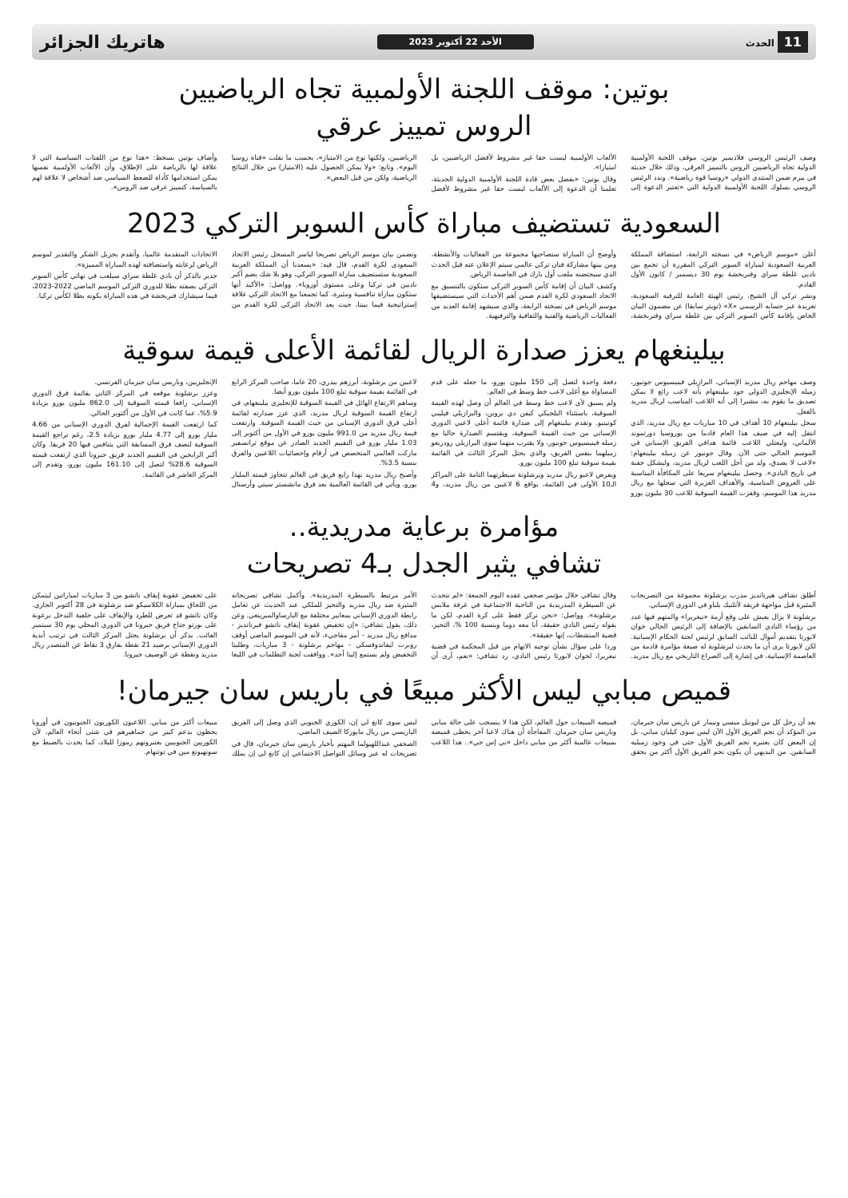11 الحدث
الأحد 22 أكتوبر 2023
هاتريك الجزائر
بوتين: موقف اللجنة الأولمبية تجاه الرياضيين
الروس تمييز عرقي
وصف الرئيس الروسي فلاديمير بوتين، موقف اللجنة الأولمبية الدولية تجاه الرياضيين الروس بالتمييز العرقي، وذلك خلال حديثه في بيرم ضمن المنتدى الدولي «روسيا قوة رياضية». وندد الرئيس الروسي بسلوك اللجنة الأولمبية الدولية التي «تعتبر الدعوة إلى الألعاب الأولمبية ليست حقا غير مشروط لأفضل الرياضيين، بل امتيازا».
وقال بوتين: «بفضل بعض قادة اللجنة الأولمبية الدولية الحديثة، تعلمنا أن الدعوة إلى الألعاب ليست حقا غير مشروط لأفضل الرياضيين، ولكنها نوع من الامتياز»، بحسب ما نقلت «قناة روسيا اليوم». وتابع: «ولا يمكن الحصول عليه (الامتياز) من خلال النتائج الرياضية، ولكن من قبل البعض».
وأضاف بوتين بسخط: «هذا نوع من اللفتات السياسية التي لا علاقة لها بالرياضة على الإطلاق، وأن الألعاب الأولمبية نفسها يمكن استخدامها كأداة للضغط السياسي ضد أشخاص لا علاقة لهم بالسياسة، كتمييز عرقي ضد الروس».
السعودية تستضيف مباراة كأس السوبر التركي 2023
أعلن «موسم الرياض» في نسخته الرابعة، استضافة المملكة العربية السعودية لمباراة السوبر التركي المقررة أن تجمع بين ناديي غلطة سراي وفنربخشة يوم 30 ديسمبر / كانون الأول القادم.
ونشر تركي آل الشيخ، رئيس الهيئة العامة للترفيه السعودية، تغريدة عبر حسابه الرسمي «X» (تويتر سابقا) عن مضمون البيان الخاص بإقامة كأس السوبر التركي بين غلطة سراي وفنربخشة، وأوضح أن المباراة ستصاحبها مجموعة من الفعاليات والأنشطة، ومن بينها مشاركة فنان تركي عالمي سيتم الإعلان عنه قبل الحدث الذي سيحتضنه ملعب أول بارك في العاصمة الرياض.
وكشف البيان أن إقامة كأس السوبر التركي ستكون بالتنسيق مع الاتحاد السعودي لكرة القدم ضمن أهم الأحداث التي سيستضيفها موسم الرياض في نسخته الرابعة، والذي سيشهد إقامة العديد من الفعاليات الرياضية والفنية والثقافية والترفيهية.
وتضمن بيان موسم الرياض تصريحا لياسر المسحل رئيس الاتحاد السعودي لكرة القدم، قال فيه: «يسعدنا أن المملكة العربية السعودية ستستضيف مباراة السوبر التركي، وهو بلا شك يضم أكبر ناديين في تركيا وعلى مستوى أوروبا». وواصل: «الأكيد أنها ستكون مباراة تنافسية ومثيرة، كما تجمعنا مع الاتحاد التركي علاقة إستراتيجية فيما بيننا، حيث يعد الاتحاد التركي لكرة القدم من الاتحادات المتقدمة عالميا، وأتقدم بجزيل الشكر والتقدير لموسم الرياض لرعايته واستضافته لهذه المباراة المميزة».
جدير بالذكر أن نادي غلطة سراي سيلعب في نهائي كأس السوبر التركي بصفته بطلا للدوري التركي الموسم الماضي 2022-2023، فيما سيشارك فنربخشة في هذه المباراة بكونه بطلا لكأس تركيا.
بيلينغهام يعزز صدارة الريال لقائمة الأعلى قيمة سوقية
وصف مهاجم ريال مدريد الإسباني، البرازيلي فينيسيوس جونيور، زميله الإنجليزي الدولي جود بيلينغهام بأنه لاعب رائع لا يمكن تصديق ما يقوم به، مشيرا إلى أنه اللاعب المناسب لريال مدريد بالفعل.
سجل بيلينغهام 10 أهداف في 10 مباريات مع ريال مدريد، الذي انتقل إليه في صيف هذا العام قادما من بوروسيا دورتموند الألماني، وليعتلي اللاعب قائمة هدافي الفريق الإسباني في الموسم الحالي حتى الآن. وقال جونيور عن زميله بيلينغهام: «لاعب لا يصدق، ولد من أجل اللعب لريال مدريد، وليشكل حقبة في تاريخ النادي». وحصل بيلينغهام سريعا على المكافأة المناسبة على العروض المناسبة، والأهداف الغزيرة التي سجلها مع ريال مدريد هذا الموسم، وقفزت القيمة السوقية للاعب 30 مليون يورو دفعة واحدة لتصل إلى 150 مليون يورو، ما جعله على قدم المساواة مع أغلى لاعب خط وسط في العالم.
ولم يسبق لأي لاعب خط وسط في العالم أن وصل لهذه القيمة السوقية، باستثناء البلجيكي كيفن دي بروين، والبرازيلي فيليبي كوتينيو. وتقدم بيلينغهام إلى صدارة قائمة أعلى لاعبي الدوري الإسباني من حيث القيمة السوقية، ويقتسم الصدارة حاليا مع زميله فينيسيوس جونيور، ولا يقترب منهما سوى البرازيلي رودريغو زميلهما بنفس الفريق، والذي يحتل المركز الثالث في القائمة بقيمة سوقية تبلغ 100 مليون يورو.
ويفرض لاعبو ريال مدريد وبرشلونة سيطرتهما التامة على المراكز الـ10 الأولى في القائمة، بواقع 6 لاعبين من ريال مدريد، و4 لاعبين من برشلونة، أبرزهم بيدري، 20 عاما، صاحب المركز الرابع في القائمة بقيمة سوقية تبلغ 100 مليون يورو أيضا.
وساهم الارتفاع الهائل في القيمة السوقية للإنجليزي بيلينغهام، في ارتفاع القيمة السوقية لريال مدريد، الذي عزز صدارته لقائمة أعلى فرق الدوري الإسباني من حيث القيمة السوقية. وارتفعت قيمة ريال مدريد من 991.0 مليون يورو في الأول من أكتوبر إلى 1.03 مليار يورو في التقييم الجديد الصادر عن موقع ترانسفير ماركت العالمي المتخصص في أرقام وإحصائيات اللاعبين والفرق بنسبة 3.5%.
وأصبح ريال مدريد بهذا رابع فريق في العالم تتجاوز قيمته المليار يورو، ويأتي في القائمة العالمية بعد فرق مانشستر سيتي وأرسنال الإنجليزيين، وباريس سان جيرمان الفرنسي.
وعزز برشلونة موقعه في المركز الثاني بقائمة فرق الدوري الإسباني، رافعا قيمته السوقية إلى 862.0 مليون يورو بزيادة 5.9%، عما كانت في الأول من أكتوبر الحالي.
كما ارتفعت القيمة الإجمالية لفرق الدوري الإسباني من 4.66 مليار يورو إلى 4.77 مليار يورو بزيادة 2.5، رغم تراجع القيمة السوقية لنصف فرق المسابقة التي يتنافس فيها 20 فريقا. وكان أكبر الرابحين في التقييم الجديد فريق جيرونا الذي ارتفعت قيمته السوقية 28.6% لتصل إلى 161.10 مليون يورو، وتقدم إلى المركز العاشر في القائمة.
مؤامرة برعاية مدريدية..
تشافي يثير الجدل بـ4 تصريحات
أطلق تشافي هيرنانديز مدرب برشلونة مجموعة من التصريحات المثيرة قبل مواجهة فريقه لأتلتيك بلباو في الدوري الإسباني.
برشلونة لا يزال يعيش على وقع أزمة «نيغريرا» والمتهم فيها عدد من رؤساء النادي السابقين بالإضافة إلى الرئيس الحالي خوان لابورتا بتقديم أموال للنائب السابق لرئيس لجنة الحكام الإسبانية. لكن لابورتا يرى أن ما يحدث لبرشلونة له صبغة مؤامرة قادمة من العاصمة الإسبانية، في إشارة إلى الصراع التاريخي مع ريال مدريد. وقال تشافي خلال مؤتمر صحفي عقده اليوم الجمعة: «لم نتحدث عن السيطرة المدريدية من الناحية الاجتماعية في غرفة ملابس برشلونة». وواصل: «نحن نركز فقط على كرة القدم، لكن ما يقوله رئيس النادي حقيقة، أنا معه دوما وبنسبة 100 %، التحيز، قضية المنشطات، إنها حقيقة».
وردا على سؤال بشأن توجيه الاتهام من قبل المحكمة في قضية نيغريرا، لخوان لابورتا رئيس النادي، رد تشافي: «نعم، أرى أن الأمر مرتبط بالسيطرة المدريدية». وأكمل تشافي تصريحاته المثيرة ضد ريال مدريد والتحيز للملكي عند الحديث عن تعامل رابطة الدوري الإسباني بمعايير مختلفة مع البارساوالميرينغي. وعن ذلك، يقول تشافي: «إن تخفيض عقوبة إيقاف ناتشو فيرنانديز - مدافع ريال مدريد - أمر مفاجيء، لأنه في الموسم الماضي أوقف روبرت ليفاندوفسكي - مهاجم برشلونة - 3 مباريات، وطلبنا التخفيض ولم يستمع إلينا أحد». ووافقت لجنة التظلمات في الليغا على تخفيض عقوبة إيقاف ناتشو من 3 مباريات لمباراتين ليتمكن من اللحاق بمباراة الكلاسيكو ضد برشلونة في 28 أكتوبر الجاري. وكان ناتشو قد تعرض للطرد والإيقاف على خلفية التدخل برعونة على بورتو جناح فريق جيرونا في الدوري المحلي يوم 30 سبتمبر الفائت. يذكر أن برشلونة يحتل المركز الثالث في ترتيب أندية الدوري الإسباني برصيد 21 نقطة بفارق 3 نقاط عن المتصدر ريال مدريد ونقطة عن الوصيف جيرونا.
قميص مبابي ليس الأكثر مبيعًا في باريس سان جيرمان!
بعد أن رحل كل من ليونيل ميسي ونيمار عن باريس سان جيرمان، من المؤكد أن نجم الفريق الأول الآن ليس سوى كيليان مبابي، بل إن البعض كان يعتبره نجم الفريق الأول حتى في وجود زميليه السابقين. من البديهي أن يكون نجم الفريق الأول أكثر من يحقق قميصه المبيعات حول العالم، لكن هذا لا ينسحب على حالة مبابي وباريس سان جيرمان. المفاجأة أن هناك لاعبا آخر يحظى قميصه بمبيعات عالمية أكثر من مبابي داخل «بي إس جي».. هذا اللاعب ليس سوى كانغ لي إن، الكوري الجنوبي الذي وصل إلى الفريق الباريسي من ريال مايوركا الصيف الماضي.
الصحفي عبداللهيولما المهتم بأخبار باريس سان جيرمان، قال في تصريحات له عبر وسائل التواصل الاجتماعي إن كانغ لي إن يملك مبيعات أكثر من مبابي. اللاعبون الكوريون الجنوبيون في أوروبا يحظون بدعم كبير من جماهيرهم في شتى أنحاء العالم، لأن الكوريين الجنوبيين يعتبرونهم رموزا للبلاد، كما يحدث بالضبط مع سونهيونغ مين في توتنهام.